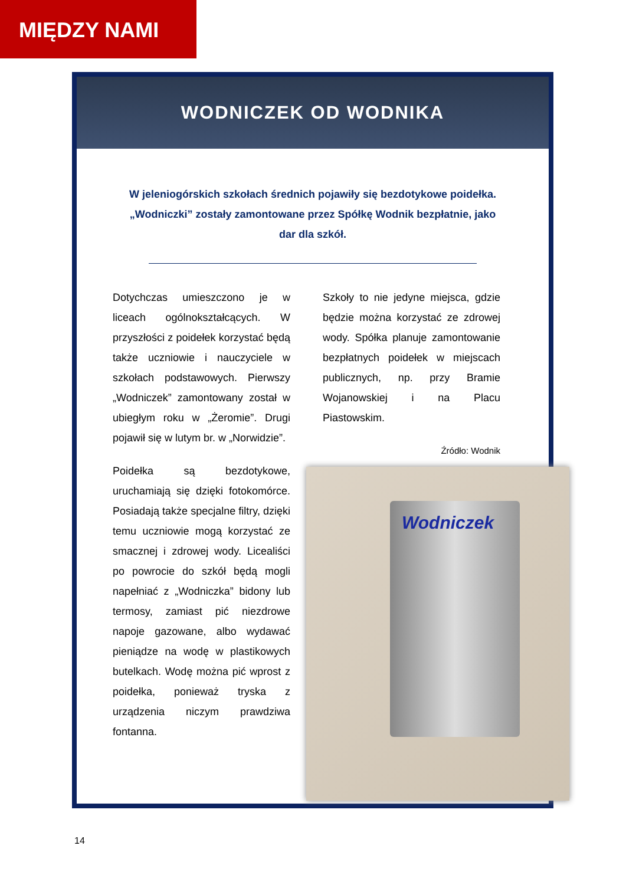MIĘDZY NAMI
WODNICZEK OD WODNIKA
W jeleniogórskich szkołach średnich pojawiły się bezdotykowe poidełka. „Wodniczki” zostały zamontowane przez Spółkę Wodnik bezpłatnie, jako dar dla szkół.
Dotychczas umieszczono je w liceach ogólnokształcących. W przyszłości z poidełek korzystać będą także uczniowie i nauczyciele w szkołach podstawowych. Pierwszy „Wodniczek” zamontowany został w ubiegłym roku w „Żeromie”. Drugi pojawił się w lutym br. w „Norwidzie”.
Poidełka są bezdotykowe, uruchamiają się dzięki fotokomórce. Posiadają także specjalne filtry, dzięki temu uczniowie mogą korzystać ze smacznej i zdrowej wody. Licealiści po powrocie do szkół będą mogli napełniać z „Wodniczka” bidony lub termosy, zamiast pić niezdrowe napoje gazowane, albo wydawać pieniądze na wodę w plastikowych butelkach. Wodę można pić wprost z poidełka, ponieważ tryska z urządzenia niczym prawdziwa fontanna.
Szkoły to nie jedyne miejsca, gdzie będzie można korzystać ze zdrowej wody. Spółka planuje zamontowanie bezpłatnych poidełek w miejscach publicznych, np. przy Bramie Wojanowskiej i na Placu Piastowskim.
Źródło: Wodnik
Wodniczek
14